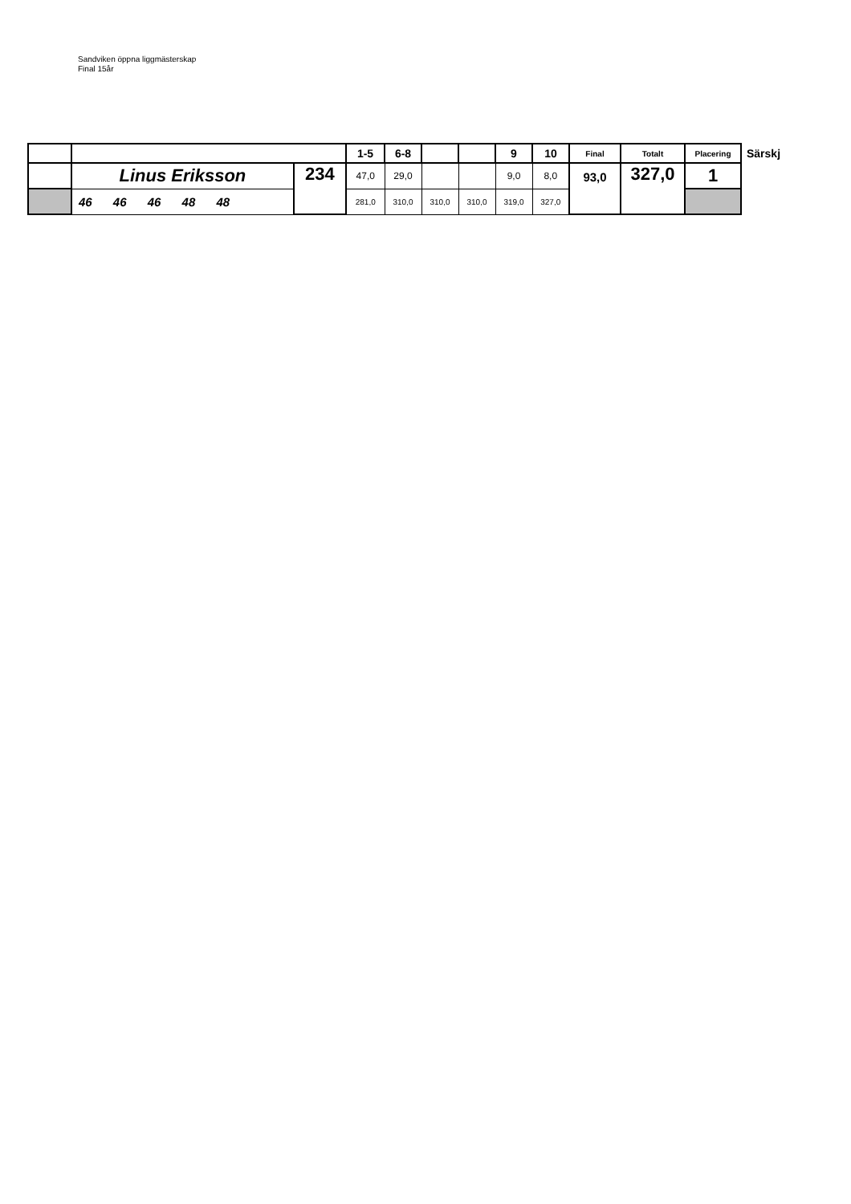Sandviken öppna liggmästerskap
Final 15år
| | | | 1-5 | 6-8 | | | 9 | 10 | Final | Totalt | Placering | Särskj |
| | Linus Eriksson | 234 | 47,0 | 29,0 | | | 9,0 | 8,0 | 93,0 | 327,0 | 1 | |
| | 46 46 46 48 48 | | 281,0 | 310,0 | 310,0 | 310,0 | 319,0 | 327,0 | | | | |